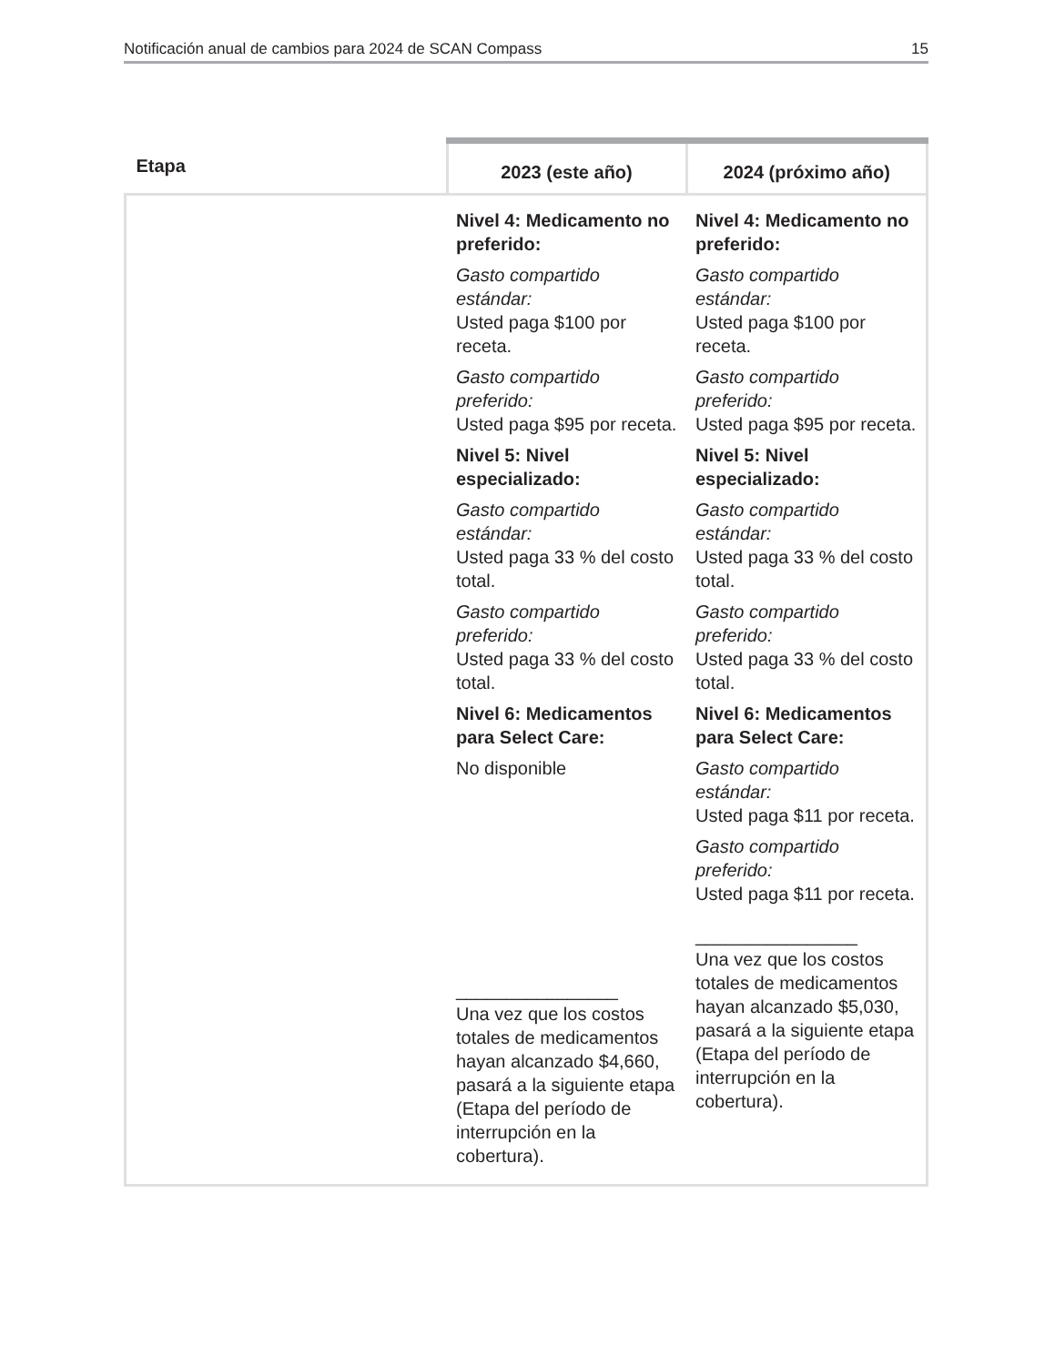Notificación anual de cambios para 2024 de SCAN Compass 15
| Etapa | 2023 (este año) | 2024 (próximo año) |
| --- | --- | --- |
| | Nivel 4: Medicamento no preferido: Gasto compartido estándar: Usted paga $100 por receta. Gasto compartido preferido: Usted paga $95 por receta. Nivel 5: Nivel especializado: Gasto compartido estándar: Usted paga 33 % del costo total. Gasto compartido preferido: Usted paga 33 % del costo total. Nivel 6: Medicamentos para Select Care: No disponible ________________ Una vez que los costos totales de medicamentos hayan alcanzado $4,660, pasará a la siguiente etapa (Etapa del período de interrupción en la cobertura). | Nivel 4: Medicamento no preferido: Gasto compartido estándar: Usted paga $100 por receta. Gasto compartido preferido: Usted paga $95 por receta. Nivel 5: Nivel especializado: Gasto compartido estándar: Usted paga 33 % del costo total. Gasto compartido preferido: Usted paga 33 % del costo total. Nivel 6: Medicamentos para Select Care: Gasto compartido estándar: Usted paga $11 por receta. Gasto compartido preferido: Usted paga $11 por receta. ________________ Una vez que los costos totales de medicamentos hayan alcanzado $5,030, pasará a la siguiente etapa (Etapa del período de interrupción en la cobertura). |